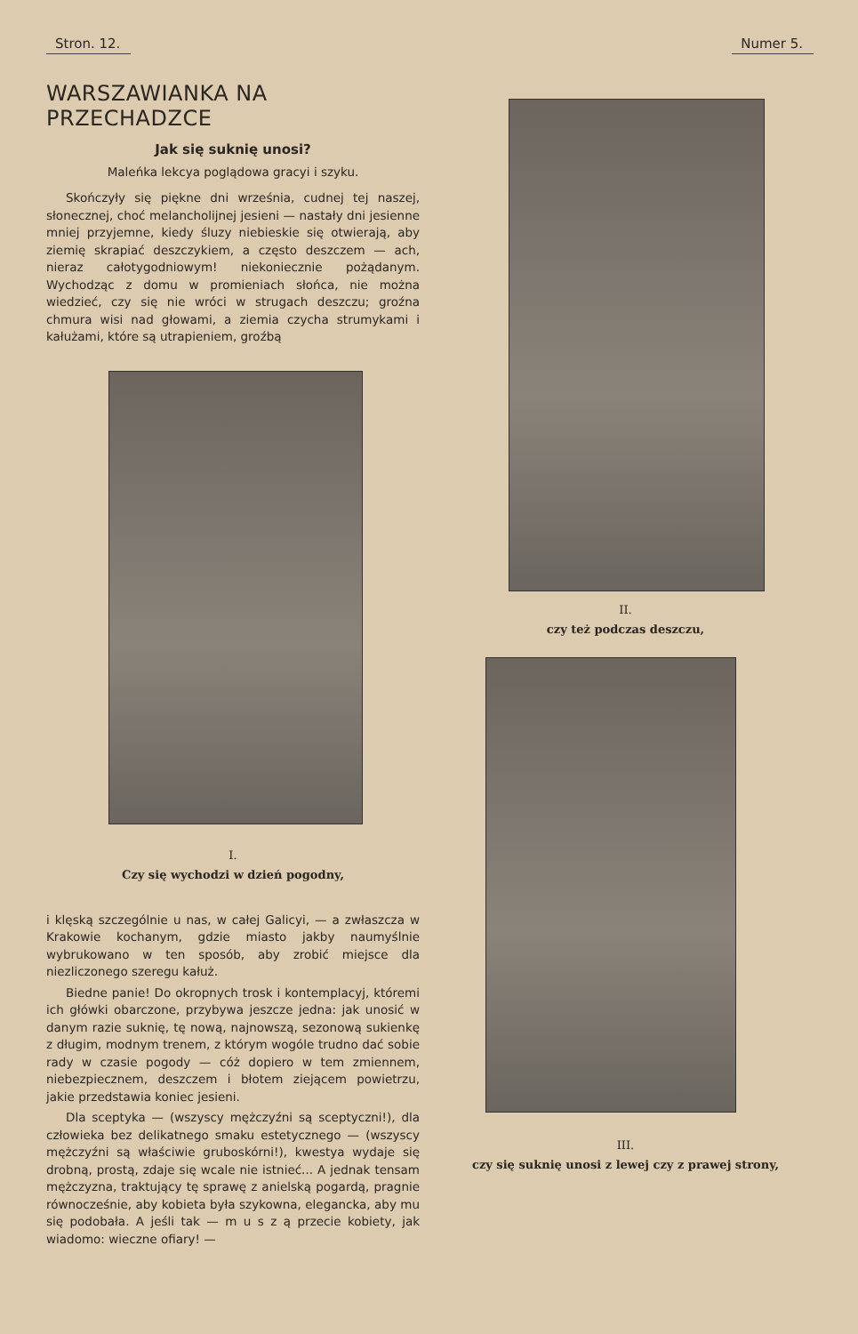Stron. 12. Numer 5.
WARSZAWIANKA NA PRZECHADZCE
Jak się suknię unosi?
Maleńka lekcya poglądowa gracyi i szyku.
Skończyły się piękne dni września, cudnej tej naszej, słonecznej, choć melancholijnej jesieni — nastały dni jesienne mniej przyjemne, kiedy śluzy niebieskie się otwierają, aby ziemię skrapiać deszczykiem, a często deszczem — ach, nieraz całotygodniowym! niekoniecznie pożądanym. Wychodząc z domu w promieniach słońca, nie można wiedzieć, czy się nie wróci w strugach deszczu; groźna chmura wisi nad głowami, a ziemia czycha strumykami i kałużami, które są utrapieniem, groźbą
I.
Czy się wychodzi w dzień pogodny,
i klęską szczególnie u nas, w całej Galicyi, — a zwłaszcza w Krakowie kochanym, gdzie miasto jakby naumyślnie wybrukowano w ten sposób, aby zrobić miejsce dla niezliczonego szeregu kałuż.
Biedne panie! Do okropnych trosk i kontemplacyj, któremi ich główki obarczone, przybywa jeszcze jedna: jak unosić w danym razie suknię, tę nową, najnowszą, sezonową sukienkę z długim, modnym trenem, z którym wogóle trudno dać sobie rady w czasie pogody — cóż dopiero w tem zmiennem, niebezpiecznem, deszczem i błotem ziejącem powietrzu, jakie przedstawia koniec jesieni.
Dla sceptyka — (wszyscy mężczyźni są sceptyczni!), dla człowieka bez delikatnego smaku estetycznego — (wszyscy mężczyźni są właściwie gruboskórni!), kwestya wydaje się drobną, prostą, zdaje się wcale nie istnieć... A jednak tensam mężczyzna, traktujący tę sprawę z anielską pogardą, pragnie równocześnie, aby kobieta była szykowna, elegancka, aby mu się podobała. A jeśli tak — m u s z ą przecie kobiety, jak wiadomo: wieczne ofiary! —
II.
czy też podczas deszczu,
III.
czy się suknię unosi z lewej czy z prawej strony,